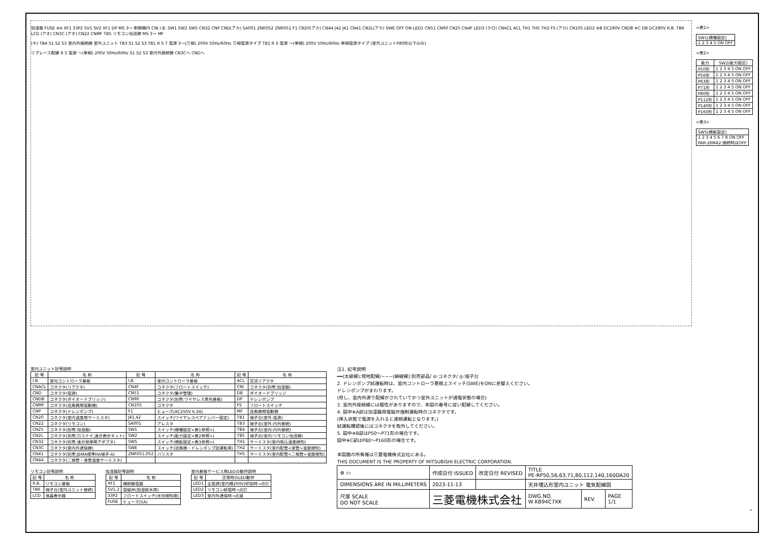加湿器 FUSE ※A XF1 33P2 SV1 SV2 XF1 DP MS 3～ 制御箱内 CNI I.B. SW1 SW2 SW5 CN32 CNP CND(アカ) SA001 ZNR052 ZNR051 F1 CN20(アカ) CN44 J42 J41 CN41 CN2L(アカ) SWE OFF ON LED1 CN51 CN90 CN25 CN4F LED3 (クロ) CNACL ACL TH1 TH5 TH2 FS (アカ) CN105 LED2 ※B DC280V CNDB ※C DB DC280V R.B. TB6 LCD (アオ) CN3C (アオ) CN22 CNMF TB5 リモコン伝送線 MS 3～ MF
(キ) TB4 S1 S2 S3 室内外接続線 室外ユニット TB3 S1 S2 S3 TB1 R S T 電源 3～(三相) 200V 50Hz/60Hz 三相電源タイプ TB1 R S 電源 ～(単相) 200V 50Hz/60Hz 単相電源タイプ (室外ユニットP80形以下のみ)
リプレース配線 R S 電源 ～(単相) 200V 50Hz/60Hz S1 S2 S3 室内外接続線 CN3Cへ CNDへ
<表1>
| SW1(機種設定) |
| 1 2 3 4 5 ON OFF |
<表2>
| 能力 | SW2(能力設定) |
| --- | --- |
| P50形 | 1 2 3 4 5 ON OFF |
| P56形 | 1 2 3 4 5 ON OFF |
| P63形 | 1 2 3 4 5 ON OFF |
| P71形 | 1 2 3 4 5 ON OFF |
| P80形 | 1 2 3 4 5 ON OFF |
| P112形 | 1 2 3 4 5 ON OFF |
| P140形 | 1 2 3 4 5 ON OFF |
| P160形 | 1 2 3 4 5 ON OFF |
<表3>
| SW5(機能設定) |
| 1 2 3 4 5 6 7 8 ON OFF PAR-26MA2 接続時はOFF |
室内ユニット記号説明
| 記 号 | 名 称 | 記 号 | 名 称 | 記 号 | 名 称 |
| --- | --- | --- | --- | --- | --- |
| I.B. | 室内コントローラ基板 | I.B. | 室内コントローラ基板 | ACL | 交流リアクタ |
| CNACL | コネクタ(リアクタ) | CN4F | コネクタ(フロートスイッチ) | CNI | コネクタ(別売:加湿器) |
| CND | コネクタ(電源) | CN51 | コネクタ(集中管理) | DB | ダイオードブリッジ |
| CNDB | コネクタ(ダイオードブリッジ) | CN90 | コネクタ(別売:ワイヤレス受光基板) | DP | ドレンポンプ |
| CNMF | コネクタ(送風機用電動機) | CN105 | コネクタ | FS | フロートスイッチ |
| CNP | コネクタ(ドレンポンプ) | F1 | ヒューズ(AC250V 6.3A) | MF | 送風機用電動機 |
| CN20 | コネクタ(室内温度用サーミスタ) | J41,42 | スイッチ(ワイヤレスペアナンバー設定) | TB1 | 端子台(室外:電源) |
| CN22 | コネクタ(リモコン) | SA001 | アレスタ | TB3 | 端子台(室外:内外接続) |
| CN25 | コネクタ(別売:加湿器) | SW1 | スイッチ(機種設定<表1参照>) | TB4 | 端子台(室内:内外接続) |
| CN2L | コネクタ(別売:ロスナイ,遠方表示キット) | SW2 | スイッチ(能力設定<表2参照>) | TB5 | 端子台(室内:リモコン伝送線) |
| CN32 | コネクタ(別売:遠方発停用アダプタ) | SW5 | スイッチ(機能設定<表3参照>) | TH1 | サーミスタ(室内吸込温度検知) |
| CN3C | コネクタ(室内外通信線) | SWE | スイッチ(送風機・ドレンポンプ試運転用) | TH2 | サーミスタ(室内配管<液管>温度検知) |
| CN41 | コネクタ(別売:JEMA標準HA端子-A) | ZNR051,052 | バリスタ | TH5 | サーミスタ(室内配管<二相管>温度検知) |
| CN44 | コネクタ(二相管・液管温度サーミスタ) | | | | |
リモコン記号説明
| 記 号 | 名 称 |
| --- | --- |
| R.B. | リモコン基板 |
| TB6 | 端子台(室内ユニット接続) |
| LCD | 液晶表示器 |
加湿器記号説明
| 記 号 | 名 称 |
| --- | --- |
| XF1 | 補助継電器 |
| SV1,2 | 電磁弁(加湿給水用) |
| 33P2 | フロートスイッチ(水位検知用) |
| FUSE | ヒューズ(5A) |
室内基板サービス用LEDの動作説明
| 記 号 | 正常時のLED動作 |
| --- | --- |
| LED1 | 主電源(室内機200V)印加時→点灯 |
| LED2 | リモコン給電時→点灯 |
| LED3 | 室内外通信時→点滅 |
注1. 記号説明
━━(太破線):現地配線/−−−(細破線):別売部品/ ⊖:コネクタ/ ◎:端子台
2. ドレンポンプ試運転時は、室内コントローラ基板上スイッチ(SWE)をONに差替えください。
ドレンポンプがまわります。
(但し、室内外渡り配線がされていてかつ室外ユニットが通電状態の場合)
3. 室内外接続線には極性がありますので、本図の番号に従い配線してください。
4. 図中※A部は加湿器用電磁弁強制運転時のコネクタです。
(挿入状態で電源を入れると連続運転となります。)
試運転確認後にはコネクタを取外してください。
5. 図中※B部はP50～P71形の場合です。
図中※C部はP80～P160形の場合です。
本図面の所有権は三菱電機株式会社にある。
THIS DOCUMENT IS THE PROPERTY OF MITSUBISHI ELECTRIC CORPORATION.
| ⊕ ▭ | 作成日付 ISSUED | 改定日付 REVISED | TITLE PE-RP50,56,63,71,80,112,140,160DA20 | | |
| DIMENSIONS ARE IN MILLIMETERS | 2023-11-13 | | 天井埋込形室内ユニット 電気配線図 | | |
| 尺度 SCALE DO NOT SCALE | 三菱電機株式会社 | | DWG.NO. W KB94C7XK | REV. | PAGE 1/1 |
*